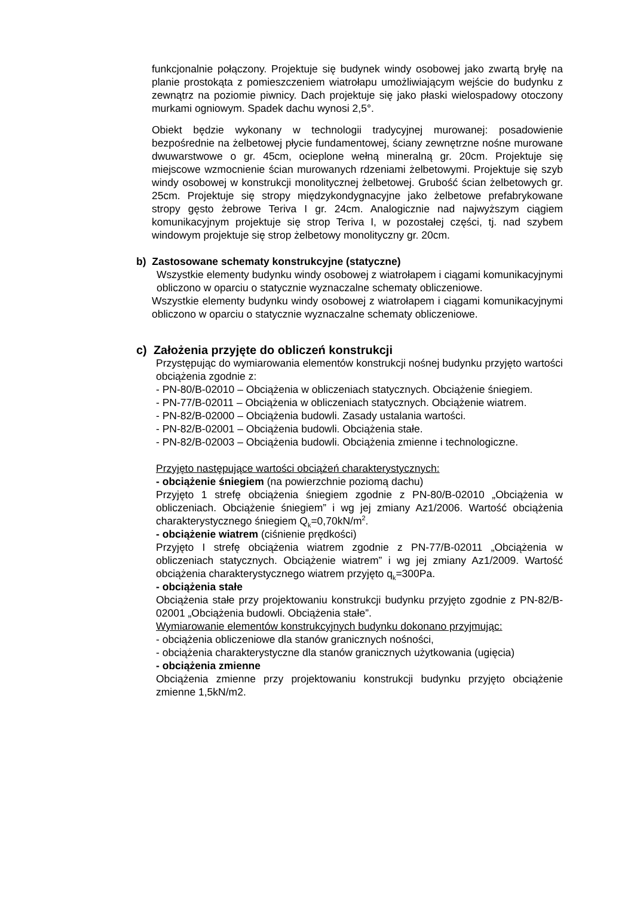funkcjonalnie połączony. Projektuje się budynek windy osobowej jako zwartą bryłę na planie prostokąta z pomieszczeniem wiatrołapu umożliwiającym wejście do budynku z zewnątrz na poziomie piwnicy. Dach projektuje się jako płaski wielospadowy otoczony murkami ogniowym. Spadek dachu wynosi 2,5°.
Obiekt będzie wykonany w technologii tradycyjnej murowanej: posadowienie bezpośrednie na żelbetowej płycie fundamentowej, ściany zewnętrzne nośne murowane dwuwarstwowe o gr. 45cm, ocieplone wełną mineralną gr. 20cm. Projektuje się miejscowe wzmocnienie ścian murowanych rdzeniami żelbetowymi. Projektuje się szyb windy osobowej w konstrukcji monolitycznej żelbetowej. Grubość ścian żelbetowych gr. 25cm. Projektuje się stropy międzykondygnacyjne jako żelbetowe prefabrykowane stropy gęsto żebrowe Teriva I gr. 24cm. Analogicznie nad najwyższym ciągiem komunikacyjnym projektuje się strop Teriva I, w pozostałej części, tj. nad szybem windowym projektuje się strop żelbetowy monolityczny gr. 20cm.
b) Zastosowane schematy konstrukcyjne (statyczne)
Wszystkie elementy budynku windy osobowej z wiatrołapem i ciągami komunikacyjnymi obliczono w oparciu o statycznie wyznaczalne schematy obliczeniowe.
Wszystkie elementy budynku windy osobowej z wiatrołapem i ciągami komunikacyjnymi obliczono w oparciu o statycznie wyznaczalne schematy obliczeniowe.
c) Założenia przyjęte do obliczeń konstrukcji
Przystępując do wymiarowania elementów konstrukcji nośnej budynku przyjęto wartości obciążenia zgodnie z:
- PN-80/B-02010 – Obciążenia w obliczeniach statycznych. Obciążenie śniegiem.
- PN-77/B-02011 – Obciążenia w obliczeniach statycznych. Obciążenie wiatrem.
- PN-82/B-02000 – Obciążenia budowli. Zasady ustalania wartości.
- PN-82/B-02001 – Obciążenia budowli. Obciążenia stałe.
- PN-82/B-02003 – Obciążenia budowli. Obciążenia zmienne i technologiczne.
Przyjęto następujące wartości obciążeń charakterystycznych:
- obciążenie śniegiem (na powierzchnie poziomą dachu)
Przyjęto 1 strefę obciążenia śniegiem zgodnie z PN-80/B-02010 „Obciążenia w obliczeniach. Obciążenie śniegiem” i wg jej zmiany Az1/2006. Wartość obciążenia charakterystycznego śniegiem Q<sub>k</sub>=0,70kN/m<sup>2</sup>.
- obciążenie wiatrem (ciśnienie prędkości)
Przyjęto I strefę obciążenia wiatrem zgodnie z PN-77/B-02011 „Obciążenia w obliczeniach statycznych. Obciążenie wiatrem” i wg jej zmiany Az1/2009. Wartość obciążenia charakterystycznego wiatrem przyjęto q<sub>k</sub>=300Pa.
- obciążenia stałe
Obciążenia stałe przy projektowaniu konstrukcji budynku przyjęto zgodnie z PN-82/B-02001 „Obciążenia budowli. Obciążenia stałe”.
Wymiarowanie elementów konstrukcyjnych budynku dokonano przyjmując:
- obciążenia obliczeniowe dla stanów granicznych nośności,
- obciążenia charakterystyczne dla stanów granicznych użytkowania (ugięcia)
- obciążenia zmienne
Obciążenia zmienne przy projektowaniu konstrukcji budynku przyjęto obciążenie zmienne 1,5kN/m2.